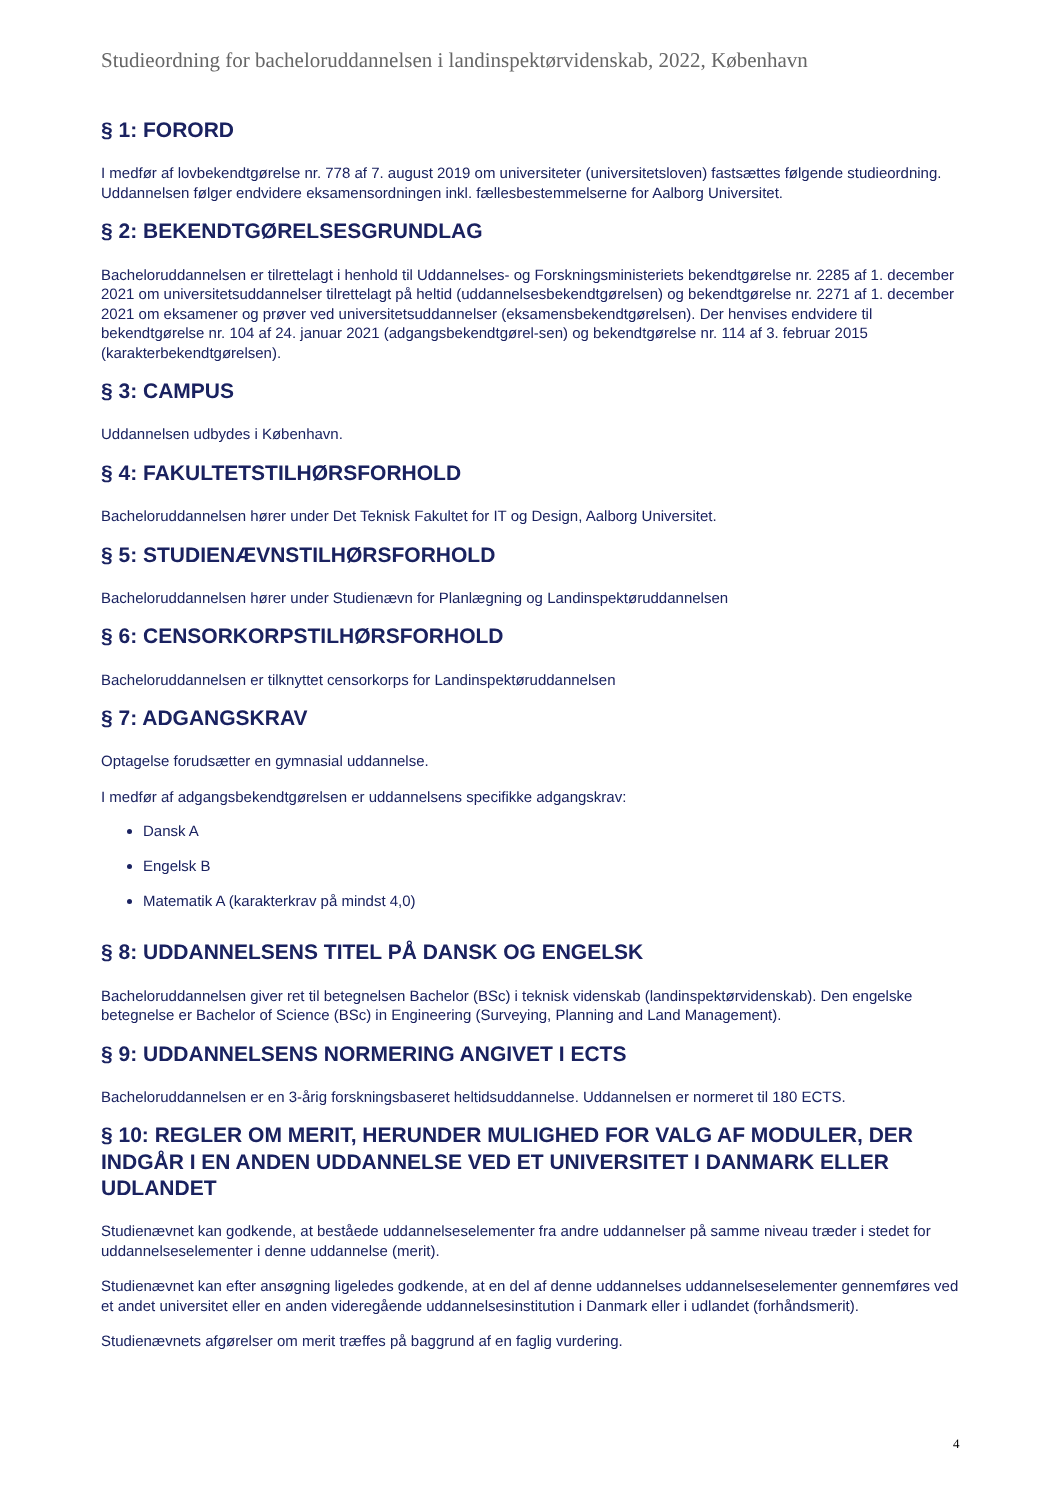Studieordning for bacheloruddannelsen i landinspektørvidenskab, 2022, København
§ 1: FORORD
I medfør af lovbekendtgørelse nr. 778 af 7. august 2019 om universiteter (universitetsloven) fastsættes følgende studieordning. Uddannelsen følger endvidere eksamensordningen inkl. fællesbestemmelserne for Aalborg Universitet.
§ 2: BEKENDTGØRELSESGRUNDLAG
Bacheloruddannelsen er tilrettelagt i henhold til Uddannelses- og Forskningsministeriets bekendtgørelse nr. 2285 af 1. december 2021 om universitetsuddannelser tilrettelagt på heltid (uddannelsesbekendtgørelsen) og bekendtgørelse nr. 2271 af 1. december 2021 om eksamener og prøver ved universitetsuddannelser (eksamensbekendtgørelsen). Der henvises endvidere til bekendtgørelse nr. 104 af 24. januar 2021 (adgangsbekendtgørel-sen) og bekendtgørelse nr. 114 af 3. februar 2015 (karakterbekendtgørelsen).
§ 3: CAMPUS
Uddannelsen udbydes i København.
§ 4: FAKULTETSTILHØRSFORHOLD
Bacheloruddannelsen hører under Det Teknisk Fakultet for IT og Design, Aalborg Universitet.
§ 5: STUDIENÆVNSTILHØRSFORHOLD
Bacheloruddannelsen hører under Studienævn for Planlægning og Landinspektøruddannelsen
§ 6: CENSORKORPSTILHØRSFORHOLD
Bacheloruddannelsen er tilknyttet censorkorps for Landinspektøruddannelsen
§ 7: ADGANGSKRAV
Optagelse forudsætter en gymnasial uddannelse.
I medfør af adgangsbekendtgørelsen er uddannelsens specifikke adgangskrav:
Dansk A
Engelsk B
Matematik A (karakterkrav på mindst 4,0)
§ 8: UDDANNELSENS TITEL PÅ DANSK OG ENGELSK
Bacheloruddannelsen giver ret til betegnelsen Bachelor (BSc) i teknisk videnskab (landinspektørvidenskab). Den engelske betegnelse er Bachelor of Science (BSc) in Engineering (Surveying, Planning and Land Management).
§ 9: UDDANNELSENS NORMERING ANGIVET I ECTS
Bacheloruddannelsen er en 3-årig forskningsbaseret heltidsuddannelse. Uddannelsen er normeret til 180 ECTS.
§ 10: REGLER OM MERIT, HERUNDER MULIGHED FOR VALG AF MODULER, DER INDGÅR I EN ANDEN UDDANNELSE VED ET UNIVERSITET I DANMARK ELLER UDLANDET
Studienævnet kan godkende, at beståede uddannelseselementer fra andre uddannelser på samme niveau træder i stedet for uddannelseselementer i denne uddannelse (merit).
Studienævnet kan efter ansøgning ligeledes godkende, at en del af denne uddannelses uddannelseselementer gennemføres ved et andet universitet eller en anden videregående uddannelsesinstitution i Danmark eller i udlandet (forhåndsmerit).
Studienævnets afgørelser om merit træffes på baggrund af en faglig vurdering.
4